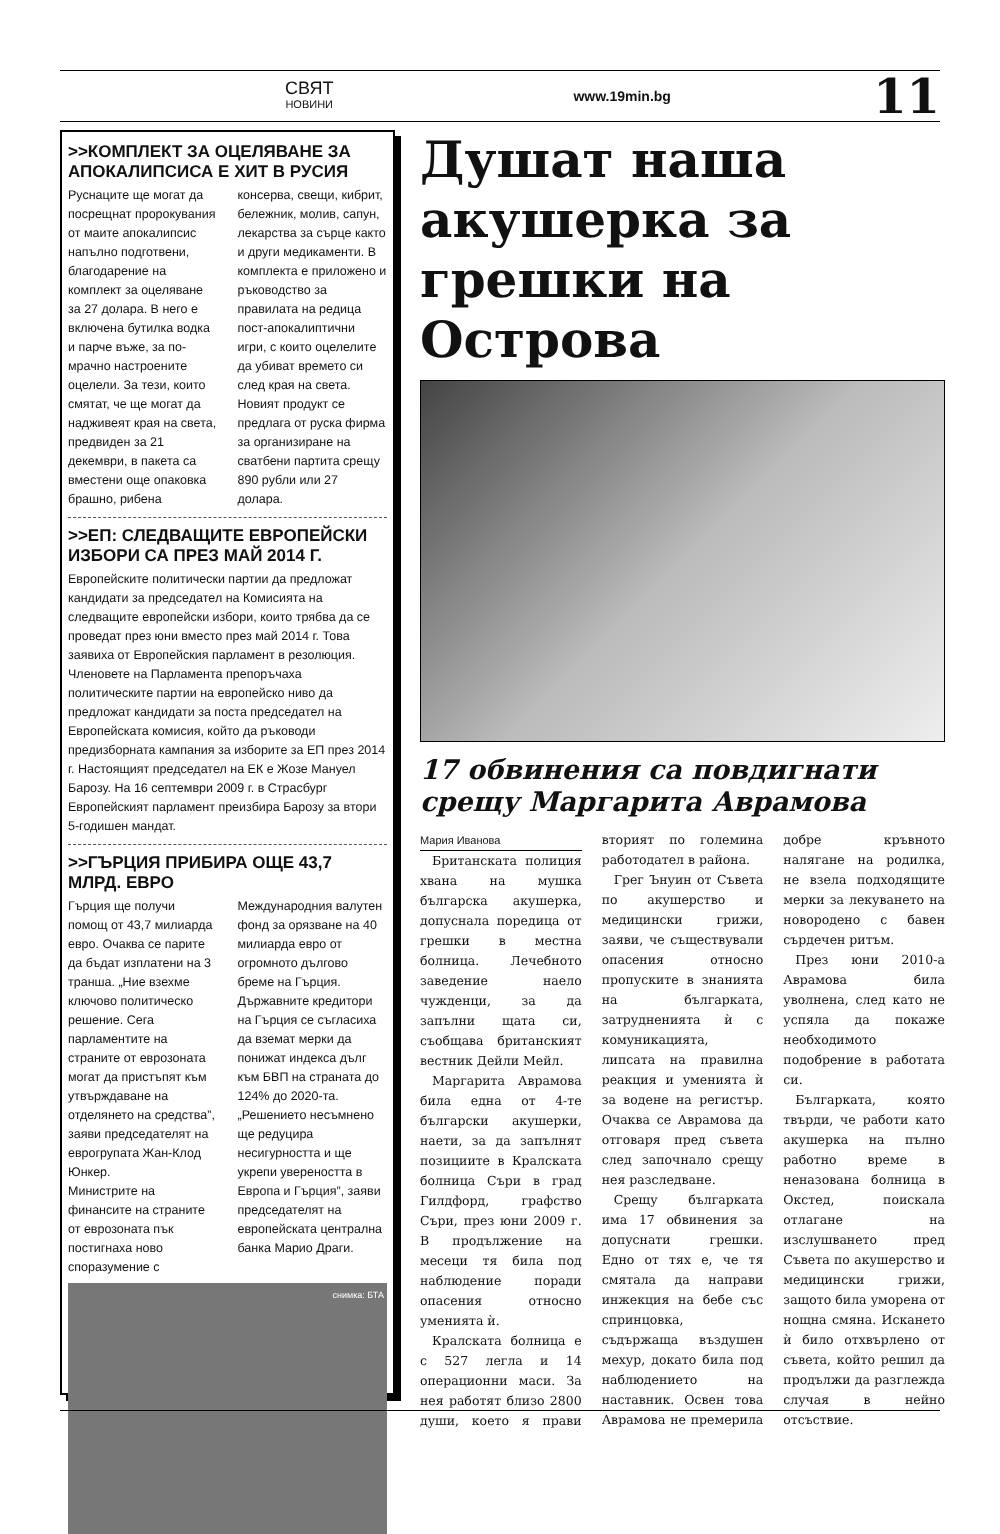СВЯТ
НОВИНИ
www.19min.bg
11
>>КОМПЛЕКТ ЗА ОЦЕЛЯВАНЕ ЗА АПОКАЛИПСИСА Е ХИТ В РУСИЯ
Руснаците ще могат да посрещнат пророкувания от маите апокалипсис напълно подготвени, благодарение на комплект за оцеляване за 27 долара. В него е включена бутилка водка и парче въже, за по-мрачно настроените оцелели. За тези, които смятат, че ще могат да надживеят края на света, предвиден за 21 декември, в пакета са вместени още опаковка брашно, рибена консерва, свещи, кибрит, бележник, молив, сапун, лекарства за сърце както и други медикаменти. В комплекта е приложено и ръководство за правилата на редица пост-апокалиптични игри, с които оцелелите да убиват времето си след края на света.
Новият продукт се предлага от руска фирма за организиране на сватбени партита срещу 890 рубли или 27 долара.
>>ЕП: СЛЕДВАЩИТЕ ЕВРОПЕЙСКИ ИЗБОРИ СА ПРЕЗ МАЙ 2014 Г.
Европейските политически партии да предложат кандидати за председател на Комисията на следващите европейски избори, които трябва да се проведат през юни вместо през май 2014 г. Това заявиха от Европейския парламент в резолюция. Членовете на Парламента препоръчаха политическите партии на европейско ниво да предложат кандидати за поста председател на Европейската комисия, който да ръководи предизборната кампания за изборите за ЕП през 2014 г. Настоящият председател на ЕК е Жозе Мануел Барозу. На 16 септември 2009 г. в Страсбург Европейският парламент преизбира Барозу за втори 5-годишен мандат.
>>ГЪРЦИЯ ПРИБИРА ОЩЕ 43,7 МЛРД. ЕВРО
Гърция ще получи помощ от 43,7 милиарда евро. Очаква се парите да бъдат изплатени на 3 транша. „Ние взехме ключово политическо решение. Сега парламентите на страните от еврозоната могат да пристъпят към утвърждаване на отделянето на средства”, заяви председателят на еврогрупата Жан-Клод Юнкер.
Министрите на финансите на страните от еврозоната пък постигнаха ново споразумение с Международния валутен фонд за орязване на 40 милиарда евро от огромното дългово бреме на Гърция. Държавните кредитори на Гърция се съгласиха да вземат мерки да понижат индекса дълг към БВП на страната до 124% до 2020-та. „Решението несъмнено ще редуцира несигурността и ще укрепи увереността в Европа и Гърция”, заяви председателят на европейската централна банка Марио Драги.
снимка: БТА
Душат наша акушерка за грешки на Острова
17 обвинения са повдигнати срещу Маргарита Аврамова
Мария Иванова
Британската полиция хвана на мушка българска акушерка, допуснала поредица от грешки в местна болница. Лечебното заведение наело чужденци, за да запълни щата си, съобщава британският вестник Дейли Мейл.
Маргарита Аврамова била една от 4-те български акушерки, наети, за да запълнят позициите в Кралската болница Съри в град Гилдфорд, графство Съри, през юни 2009 г. В продължение на месеци тя била под наблюдение поради опасения относно уменията ѝ.
Кралската болница е с 527 легла и 14 операционни маси. За нея работят близо 2800 души, което я прави вторият по големина работодател в района.
Грег Ънуин от Съвета по акушерство и медицински грижи, заяви, че съществували опасения относно пропуските в знанията на българката, затрудненията ѝ с комуникацията, липсата на правилна реакция и уменията ѝ за водене на регистър. Очаква се Аврамова да отговаря пред съвета след започнало срещу нея разследване.
Срещу българката има 17 обвинения за допуснати грешки. Едно от тях е, че тя смятала да направи инжекция на бебе със спринцовка, съдържаща въздушен мехур, докато била под наблюдението на наставник. Освен това Аврамова не премерила добре кръвното налягане на родилка, не взела подходящите мерки за лекуването на новородено с бавен сърдечен ритъм.
През юни 2010-а Аврамова била уволнена, след като не успяла да покаже необходимото подобрение в работата си.
Българката, която твърди, че работи като акушерка на пълно работно време в неназована болница в Окстед, поискала отлагане на изслушването пред Съвета по акушерство и медицински грижи, защото била уморена от нощна смяна. Искането ѝ било отхвърлено от съвета, който решил да продължи да разглежда случая в нейно отсъствие.